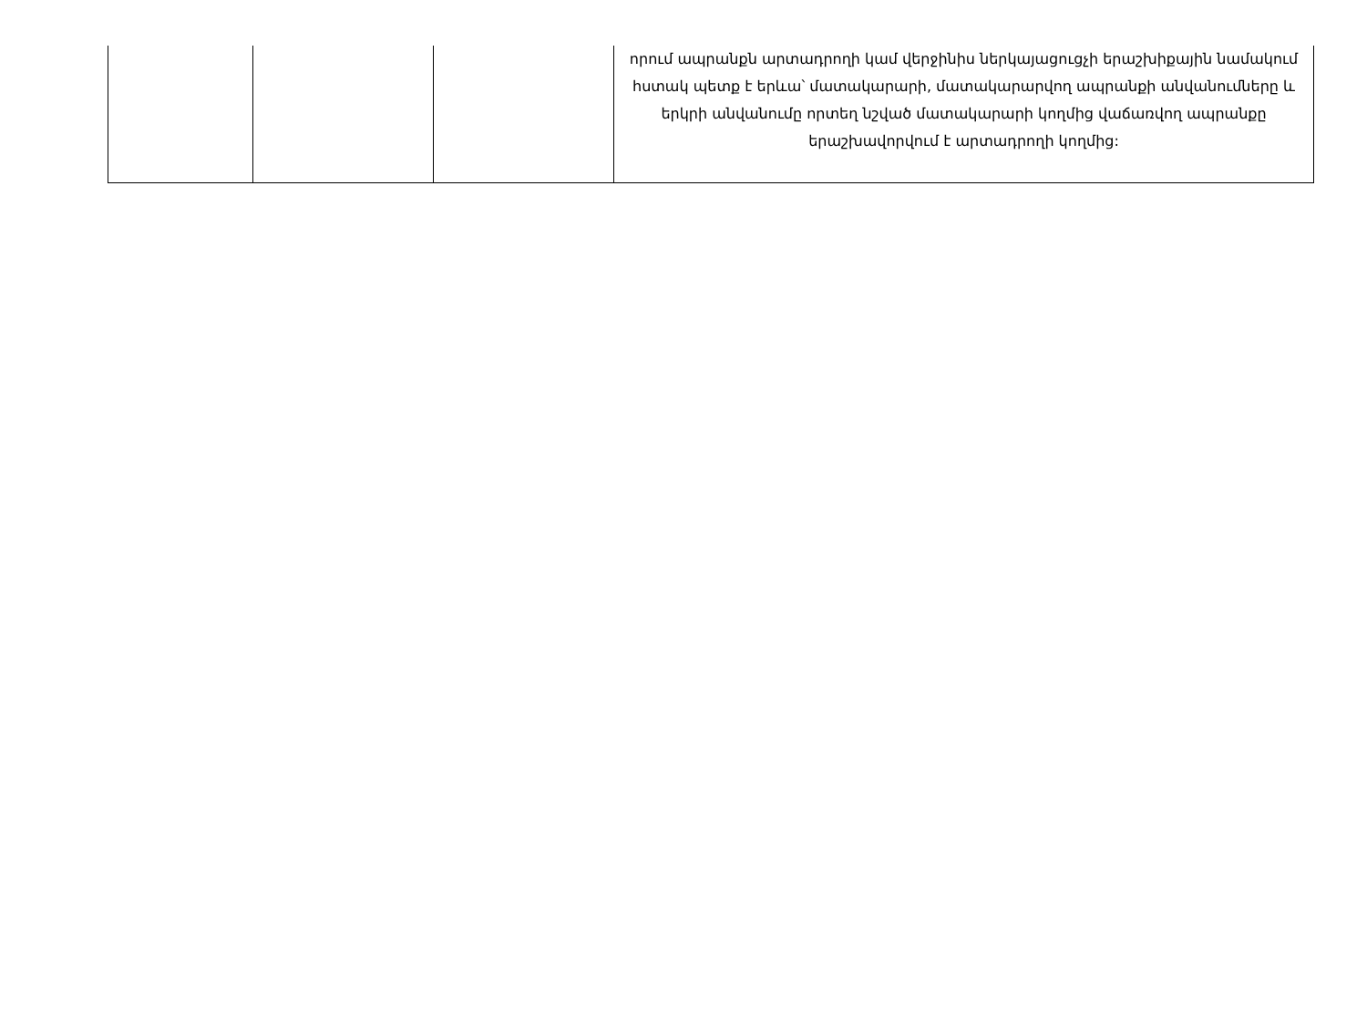| | | | որում ապրանքն արտադրողի կամ վերջինիս ներկայացուցչի երաշխիքային նամակում հստակ պետք է երևա՝ մատակարարի, մատակարարվող ապրանքի անվանումները և երկրի անվանումը որտեղ նշված մատակարարի կողմից վաճառվող ապրանքը երաշխավորվում է արտադրողի կողմից: |